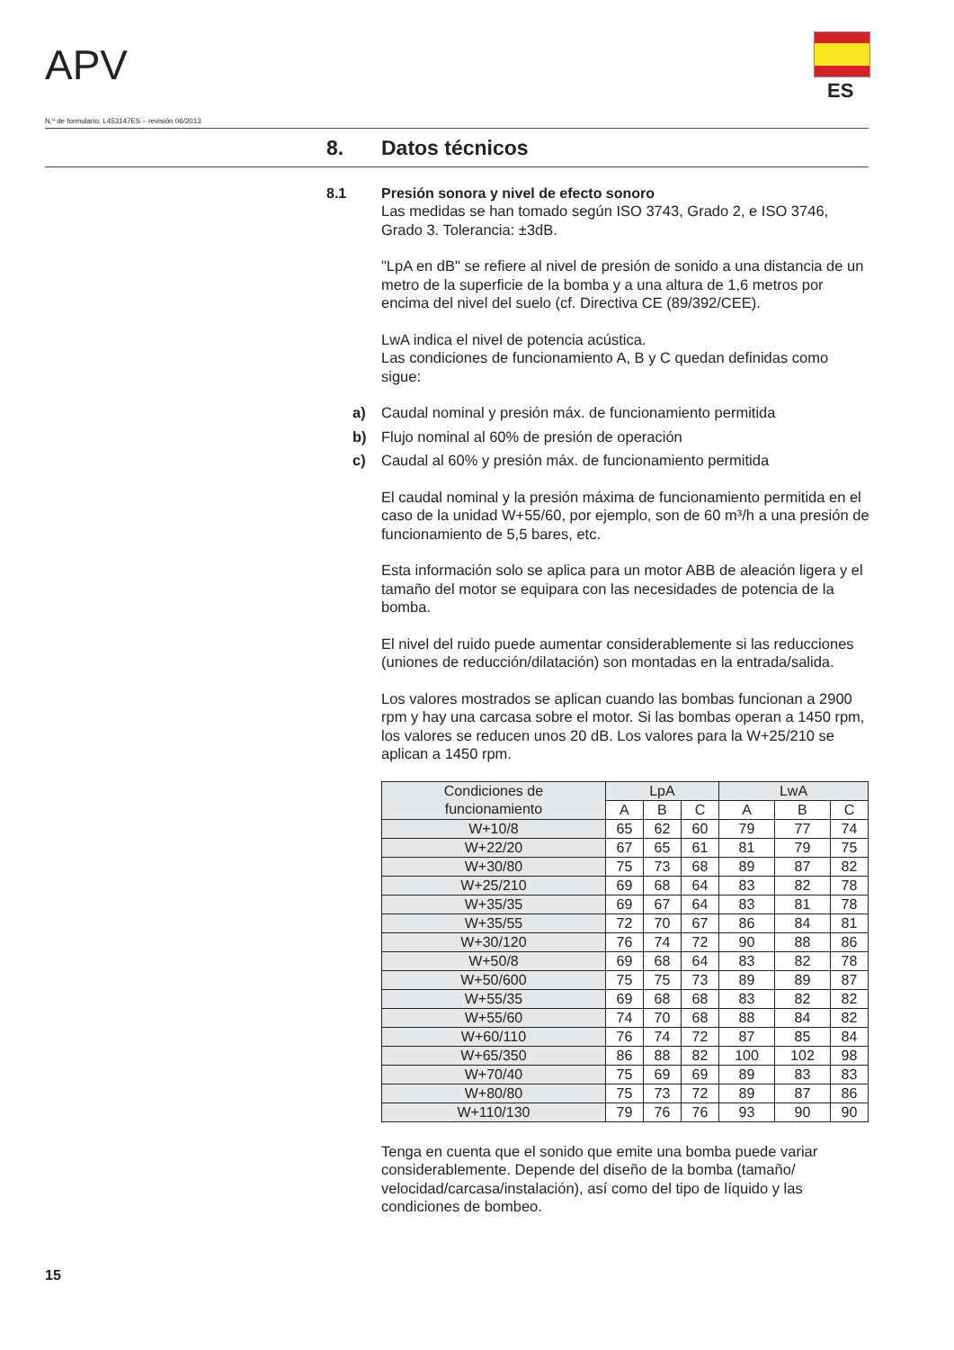APV
ES
N.º de formulario: L453147ES – revisión 06/2013
8. Datos técnicos
8.1 Presión sonora y nivel de efecto sonoro
Las medidas se han tomado según ISO 3743, Grado 2, e ISO 3746, Grado 3. Tolerancia: ±3dB.
"LpA en dB" se refiere al nivel de presión de sonido a una distancia de un metro de la superficie de la bomba y a una altura de 1,6 metros por encima del nivel del suelo (cf. Directiva CE (89/392/CEE).
LwA indica el nivel de potencia acústica.
Las condiciones de funcionamiento A, B y C quedan definidas como sigue:
a) Caudal nominal y presión máx. de funcionamiento permitida
b) Flujo nominal al 60% de presión de operación
c) Caudal al 60% y presión máx. de funcionamiento permitida
El caudal nominal y la presión máxima de funcionamiento permitida en el caso de la unidad W+55/60, por ejemplo, son de 60 m³/h a una presión de funcionamiento de 5,5 bares, etc.
Esta información solo se aplica para un motor ABB de aleación ligera y el tamaño del motor se equipara con las necesidades de potencia de la bomba.
El nivel del ruido puede aumentar considerablemente si las reducciones (uniones de reducción/dilatación) son montadas en la entrada/salida.
Los valores mostrados se aplican cuando las bombas funcionan a 2900 rpm y hay una carcasa sobre el motor. Si las bombas operan a 1450 rpm, los valores se reducen unos 20 dB. Los valores para la W+25/210 se aplican a 1450 rpm.
| Condiciones de funcionamiento | LpA | | | LwA | | |
| --- | --- | --- | --- | --- | --- | --- |
| | A | B | C | A | B | C |
| W+10/8 | 65 | 62 | 60 | 79 | 77 | 74 |
| W+22/20 | 67 | 65 | 61 | 81 | 79 | 75 |
| W+30/80 | 75 | 73 | 68 | 89 | 87 | 82 |
| W+25/210 | 69 | 68 | 64 | 83 | 82 | 78 |
| W+35/35 | 69 | 67 | 64 | 83 | 81 | 78 |
| W+35/55 | 72 | 70 | 67 | 86 | 84 | 81 |
| W+30/120 | 76 | 74 | 72 | 90 | 88 | 86 |
| W+50/8 | 69 | 68 | 64 | 83 | 82 | 78 |
| W+50/600 | 75 | 75 | 73 | 89 | 89 | 87 |
| W+55/35 | 69 | 68 | 68 | 83 | 82 | 82 |
| W+55/60 | 74 | 70 | 68 | 88 | 84 | 82 |
| W+60/110 | 76 | 74 | 72 | 87 | 85 | 84 |
| W+65/350 | 86 | 88 | 82 | 100 | 102 | 98 |
| W+70/40 | 75 | 69 | 69 | 89 | 83 | 83 |
| W+80/80 | 75 | 73 | 72 | 89 | 87 | 86 |
| W+110/130 | 79 | 76 | 76 | 93 | 90 | 90 |
Tenga en cuenta que el sonido que emite una bomba puede variar considerablemente. Depende del diseño de la bomba (tamaño/ velocidad/carcasa/instalación), así como del tipo de líquido y las condiciones de bombeo.
15